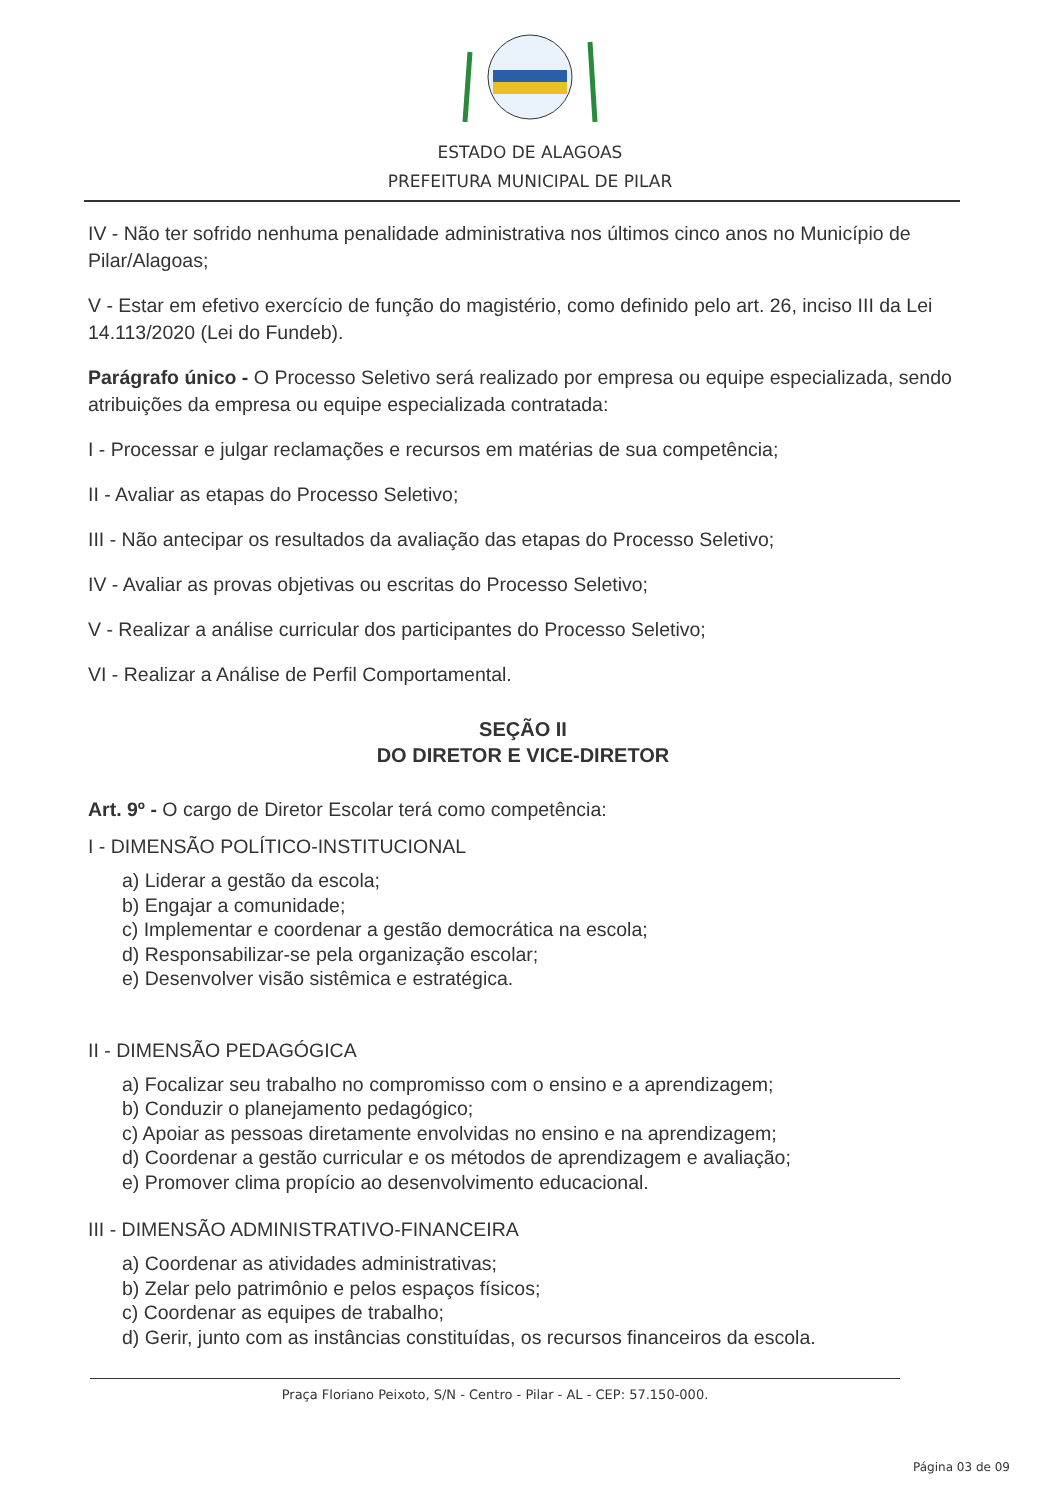ESTADO DE ALAGOAS
PREFEITURA MUNICIPAL DE PILAR
IV - Não ter sofrido nenhuma penalidade administrativa nos últimos cinco anos no Município de Pilar/Alagoas;
V - Estar em efetivo exercício de função do magistério, como definido pelo art. 26, inciso III da Lei 14.113/2020 (Lei do Fundeb).
Parágrafo único - O Processo Seletivo será realizado por empresa ou equipe especializada, sendo atribuições da empresa ou equipe especializada contratada:
I - Processar e julgar reclamações e recursos em matérias de sua competência;
II - Avaliar as etapas do Processo Seletivo;
III - Não antecipar os resultados da avaliação das etapas do Processo Seletivo;
IV - Avaliar as provas objetivas ou escritas do Processo Seletivo;
V - Realizar a análise curricular dos participantes do Processo Seletivo;
VI - Realizar a Análise de Perfil Comportamental.
SEÇÃO II
DO DIRETOR E VICE-DIRETOR
Art. 9º - O cargo de Diretor Escolar terá como competência:
I - DIMENSÃO POLÍTICO-INSTITUCIONAL
a) Liderar a gestão da escola;
b) Engajar a comunidade;
c) Implementar e coordenar a gestão democrática na escola;
d) Responsabilizar-se pela organização escolar;
e) Desenvolver visão sistêmica e estratégica.
II - DIMENSÃO PEDAGÓGICA
a) Focalizar seu trabalho no compromisso com o ensino e a aprendizagem;
b) Conduzir o planejamento pedagógico;
c) Apoiar as pessoas diretamente envolvidas no ensino e na aprendizagem;
d) Coordenar a gestão curricular e os métodos de aprendizagem e avaliação;
e) Promover clima propício ao desenvolvimento educacional.
III - DIMENSÃO ADMINISTRATIVO-FINANCEIRA
a) Coordenar as atividades administrativas;
b) Zelar pelo patrimônio e pelos espaços físicos;
c) Coordenar as equipes de trabalho;
d) Gerir, junto com as instâncias constituídas, os recursos financeiros da escola.
Praça Floriano Peixoto, S/N - Centro - Pilar - AL - CEP: 57.150-000.
Página 03 de 09